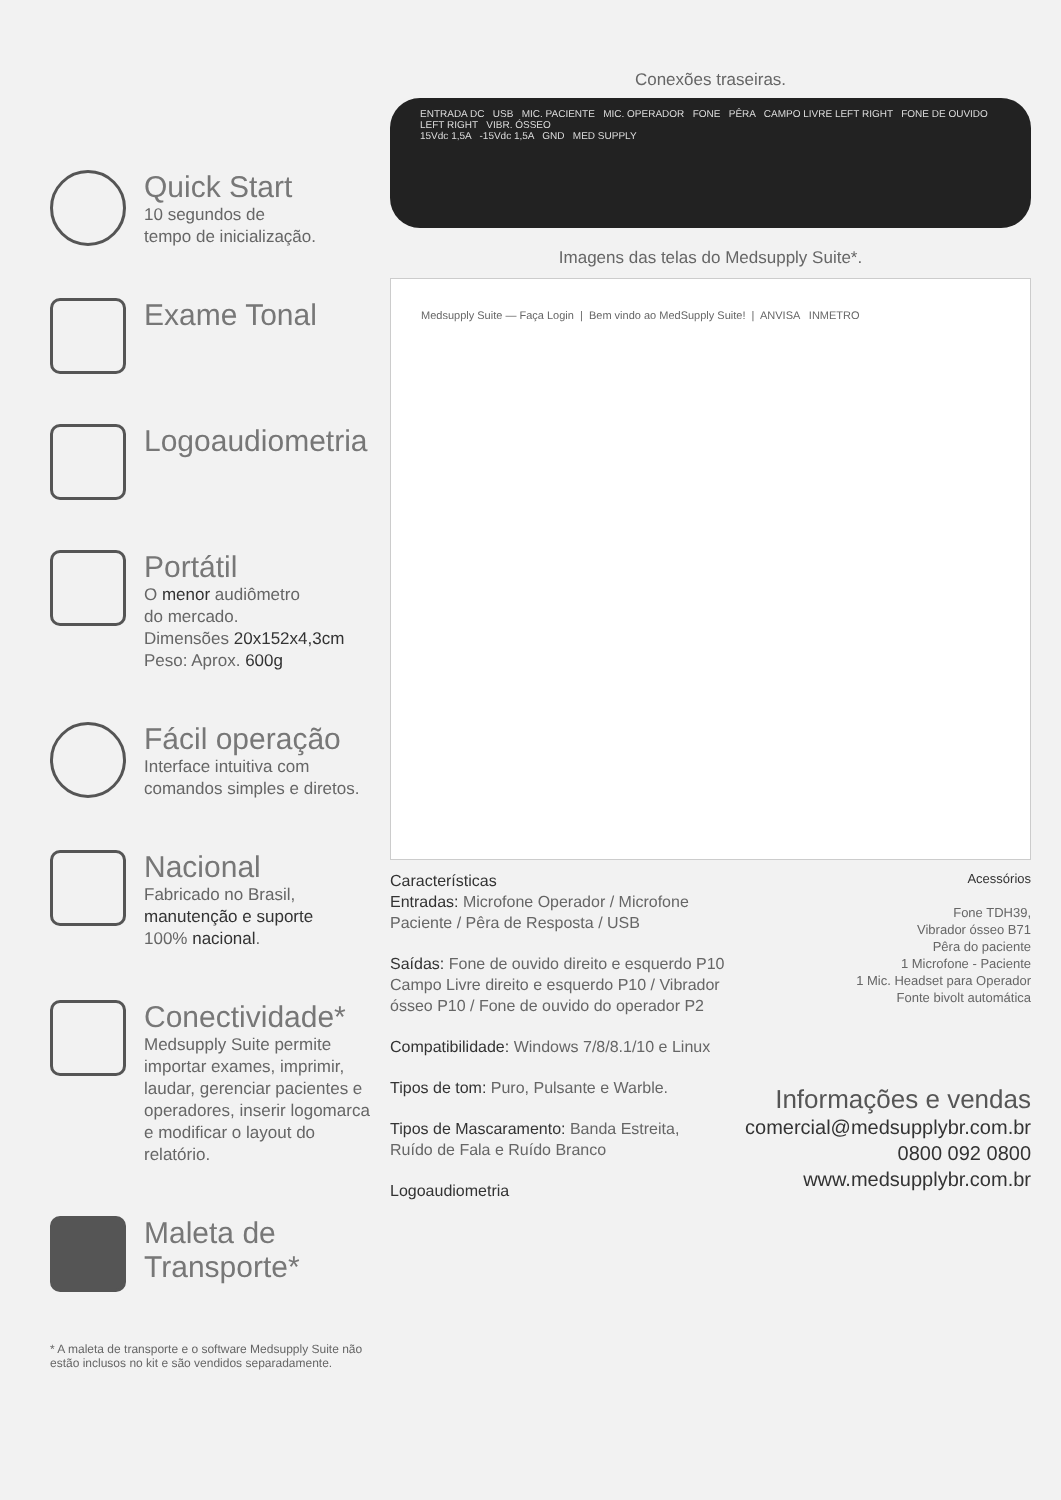Quick Start
10 segundos de
tempo de inicialização.
Exame Tonal
Logoaudiometria
Portátil
O menor audiômetro
do mercado.
Dimensões 20x152x4,3cm
Peso: Aprox. 600g
Fácil operação
Interface intuitiva com
comandos simples e diretos.
Nacional
Fabricado no Brasil,
manutenção e suporte
100% nacional.
Conectividade*
Medsupply Suite permite importar exames, imprimir, laudar, gerenciar pacientes e operadores, inserir logomarca e modificar o layout do relatório.
Maleta de Transporte*
* A maleta de transporte e o software Medsupply Suite não estão inclusos no kit e são vendidos separadamente.
Conexões traseiras.
ENTRADA DC USB MIC. PACIENTE MIC. OPERADOR FONE PÊRA CAMPO LIVRE LEFT RIGHT FONE DE OUVIDO LEFT RIGHT VIBR. ÓSSEO
15Vdc 1,5A -15Vdc 1,5A GND MED SUPPLY
Imagens das telas do Medsupply Suite*.
Medsupply Suite — Faça Login | Bem vindo ao MedSupply Suite! | ANVISA INMETRO
Características
Entradas: Microfone Operador / Microfone Paciente / Pêra de Resposta / USB
Saídas: Fone de ouvido direito e esquerdo P10 Campo Livre direito e esquerdo P10 / Vibrador ósseo P10 / Fone de ouvido do operador P2
Compatibilidade: Windows 7/8/8.1/10 e Linux
Tipos de tom: Puro, Pulsante e Warble.
Tipos de Mascaramento: Banda Estreita, Ruído de Fala e Ruído Branco
Logoaudiometria
Acessórios
Fone TDH39,
Vibrador ósseo B71
Pêra do paciente
1 Microfone - Paciente
1 Mic. Headset para Operador
Fonte bivolt automática
Informações e vendas
comercial@medsupplybr.com.br
0800 092 0800
www.medsupplybr.com.br